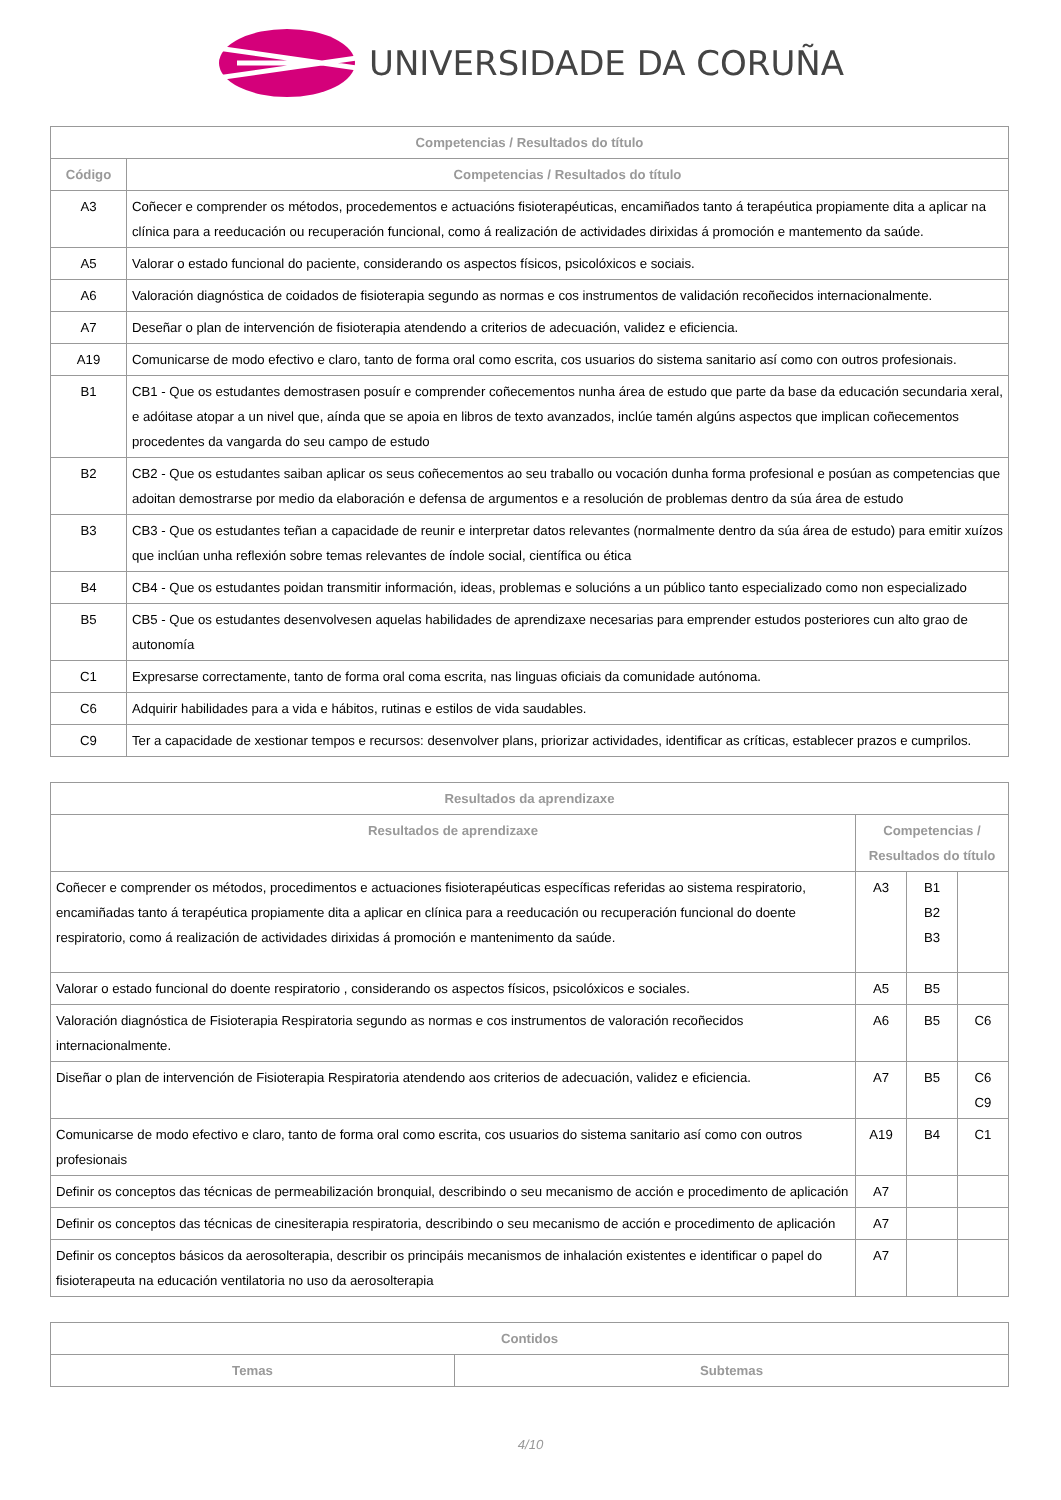UNIVERSIDADE DA CORUÑA
| Competencias / Resultados do título | |
| --- | --- |
| Código | Competencias / Resultados do título |
| A3 | Coñecer e comprender os métodos, procedementos e actuacións fisioterapéuticas, encamiñados tanto á terapéutica propiamente dita a aplicar na clínica para a reeducación ou recuperación funcional, como á realización de actividades dirixidas á promoción e mantemento da saúde. |
| A5 | Valorar o estado funcional do paciente, considerando os aspectos físicos, psicolóxicos e sociais. |
| A6 | Valoración diagnóstica de coidados de fisioterapia segundo as normas e cos instrumentos de validación recoñecidos internacionalmente. |
| A7 | Deseñar o plan de intervención de fisioterapia atendendo a criterios de adecuación, validez e eficiencia. |
| A19 | Comunicarse de modo efectivo e claro, tanto de forma oral como escrita, cos usuarios do sistema sanitario así como con outros profesionais. |
| B1 | CB1 - Que os estudantes demostrasen posuír e comprender coñecementos nunha área de estudo que parte da base da educación secundaria xeral, e adóitase atopar a un nivel que, aínda que se apoia en libros de texto avanzados, inclúe tamén algúns aspectos que implican coñecementos procedentes da vangarda do seu campo de estudo |
| B2 | CB2 - Que os estudantes saiban aplicar os seus coñecementos ao seu traballo ou vocación dunha forma profesional e posúan as competencias que adoitan demostrarse por medio da elaboración e defensa de argumentos e a resolución de problemas dentro da súa área de estudo |
| B3 | CB3 - Que os estudantes teñan a capacidade de reunir e interpretar datos relevantes (normalmente dentro da súa área de estudo) para emitir xuízos que inclúan unha reflexión sobre temas relevantes de índole social, científica ou ética |
| B4 | CB4 - Que os estudantes poidan transmitir información, ideas, problemas e solucións a un público tanto especializado como non especializado |
| B5 | CB5 - Que os estudantes desenvolvesen aquelas habilidades de aprendizaxe necesarias para emprender estudos posteriores cun alto grao de autonomía |
| C1 | Expresarse correctamente, tanto de forma oral coma escrita, nas linguas oficiais da comunidade autónoma. |
| C6 | Adquirir habilidades para a vida e hábitos, rutinas e estilos de vida saudables. |
| C9 | Ter a capacidade de xestionar tempos e recursos: desenvolver plans, priorizar actividades, identificar as críticas, establecer prazos e cumprilos. |
| Resultados da aprendizaxe | | | |
| --- | --- | --- | --- |
| Resultados de aprendizaxe | Competencias / Resultados do título | | |
| Coñecer e comprender os métodos, procedimentos e actuaciones fisioterapéuticas específicas referidas ao sistema respiratorio, encamiñadas tanto á terapéutica propiamente dita a aplicar en clínica para a reeducación ou recuperación funcional do doente respiratorio, como á realización de actividades dirixidas á promoción e mantenimento da saúde. | A3 | B1 B2 B3 | |
| Valorar o estado funcional do doente respiratorio , considerando os aspectos físicos, psicolóxicos e sociales. | A5 | B5 | |
| Valoración diagnóstica de Fisioterapia Respiratoria segundo as normas e cos instrumentos de valoración recoñecidos internacionalmente. | A6 | B5 | C6 |
| Diseñar o plan de intervención de Fisioterapia Respiratoria atendendo aos criterios de adecuación, validez e eficiencia. | A7 | B5 | C6 C9 |
| Comunicarse de modo efectivo e claro, tanto de forma oral como escrita, cos usuarios do sistema sanitario así como con outros profesionais | A19 | B4 | C1 |
| Definir os conceptos das técnicas de permeabilización bronquial, describindo o seu mecanismo de acción e procedimento de aplicación | A7 | | |
| Definir os conceptos das técnicas de cinesiterapia respiratoria, describindo o seu mecanismo de acción e procedimento de aplicación | A7 | | |
| Definir os conceptos básicos da aerosolterapia, describir os principáis mecanismos de inhalación existentes e identificar o papel do fisioterapeuta na educación ventilatoria no uso da aerosolterapia | A7 | | |
| Contidos | |
| --- | --- |
| Temas | Subtemas |
4/10